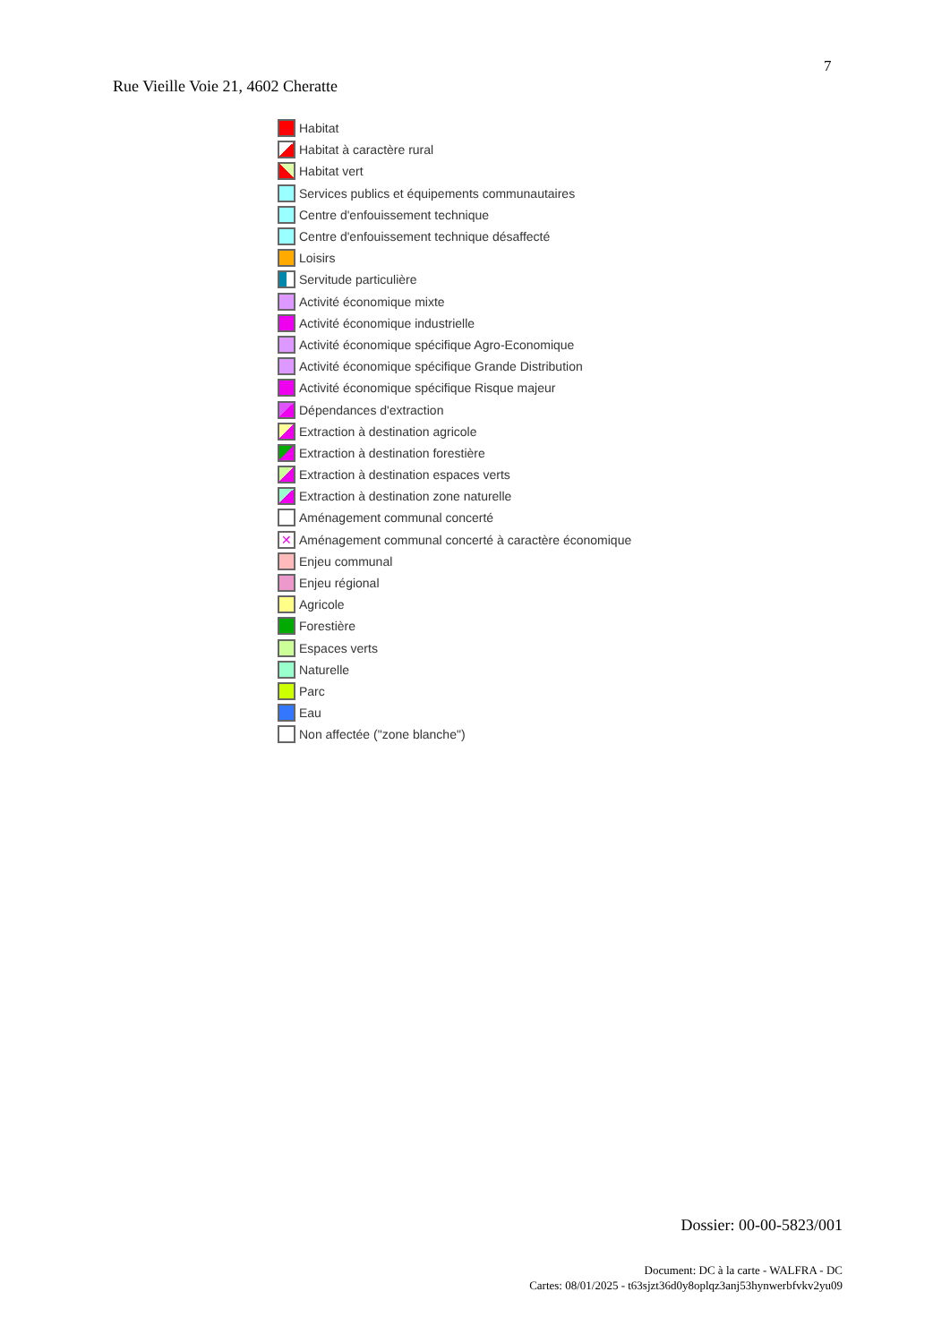7
Rue Vieille Voie 21, 4602 Cheratte
Habitat
Habitat à caractère rural
Habitat vert
Services publics et équipements communautaires
Centre d'enfouissement technique
Centre d'enfouissement technique désaffecté
Loisirs
Servitude particulière
Activité économique mixte
Activité économique industrielle
Activité économique spécifique Agro-Economique
Activité économique spécifique Grande Distribution
Activité économique spécifique Risque majeur
Dépendances d'extraction
Extraction à destination agricole
Extraction à destination forestière
Extraction à destination espaces verts
Extraction à destination zone naturelle
Aménagement communal concerté
✕
Aménagement communal concerté à caractère économique
Enjeu communal
Enjeu régional
Agricole
Forestière
Espaces verts
Naturelle
Parc
Eau
Non affectée ("zone blanche")
Dossier: 00-00-5823/001
Document: DC à la carte - WALFRA - DC
Cartes: 08/01/2025 - t63sjzt36d0y8oplqz3anj53hynwerbfvkv2yu09